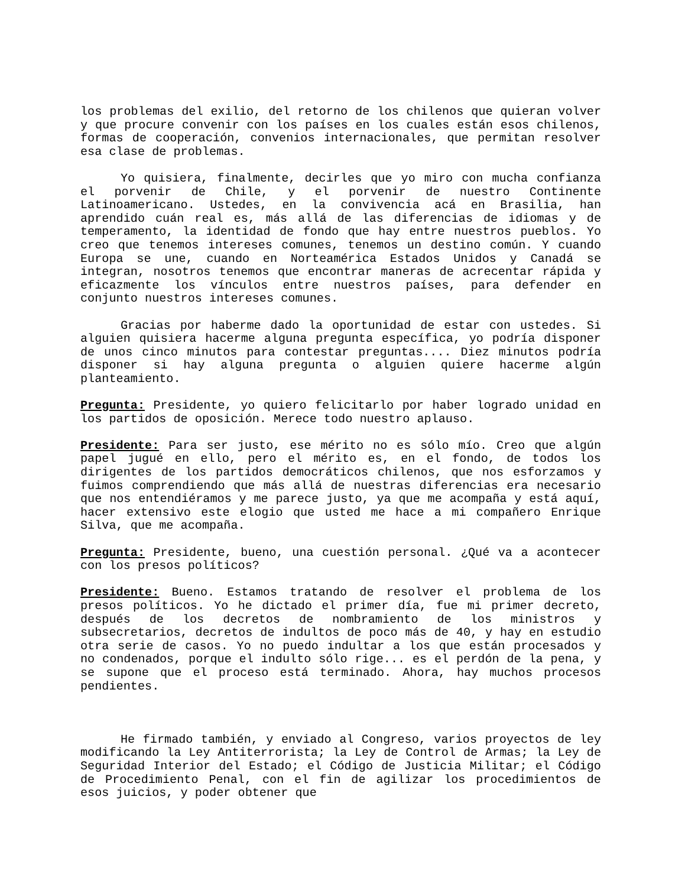los problemas del exilio, del retorno de los chilenos que quieran volver y que procure convenir con los países en los cuales están esos chilenos, formas de cooperación, convenios internacionales, que permitan resolver esa clase de problemas.
Yo quisiera, finalmente, decirles que yo miro con mucha confianza el porvenir de Chile, y el porvenir de nuestro Continente Latinoamericano. Ustedes, en la convivencia acá en Brasilia, han aprendido cuán real es, más allá de las diferencias de idiomas y de temperamento, la identidad de fondo que hay entre nuestros pueblos. Yo creo que tenemos intereses comunes, tenemos un destino común. Y cuando Europa se une, cuando en Norteamérica Estados Unidos y Canadá se integran, nosotros tenemos que encontrar maneras de acrecentar rápida y eficazmente los vínculos entre nuestros países, para defender en conjunto nuestros intereses comunes.
Gracias por haberme dado la oportunidad de estar con ustedes. Si alguien quisiera hacerme alguna pregunta específica, yo podría disponer de unos cinco minutos para contestar preguntas.... Diez minutos podría disponer si hay alguna pregunta o alguien quiere hacerme algún planteamiento.
Pregunta: Presidente, yo quiero felicitarlo por haber logrado unidad en los partidos de oposición. Merece todo nuestro aplauso.
Presidente: Para ser justo, ese mérito no es sólo mío. Creo que algún papel jugué en ello, pero el mérito es, en el fondo, de todos los dirigentes de los partidos democráticos chilenos, que nos esforzamos y fuimos comprendiendo que más allá de nuestras diferencias era necesario que nos entendiéramos y me parece justo, ya que me acompaña y está aquí, hacer extensivo este elogio que usted me hace a mi compañero Enrique Silva, que me acompaña.
Pregunta: Presidente, bueno, una cuestión personal. ¿Qué va a acontecer con los presos políticos?
Presidente: Bueno. Estamos tratando de resolver el problema de los presos políticos. Yo he dictado el primer día, fue mi primer decreto, después de los decretos de nombramiento de los ministros y subsecretarios, decretos de indultos de poco más de 40, y hay en estudio otra serie de casos. Yo no puedo indultar a los que están procesados y no condenados, porque el indulto sólo rige... es el perdón de la pena, y se supone que el proceso está terminado. Ahora, hay muchos procesos pendientes.
He firmado también, y enviado al Congreso, varios proyectos de ley modificando la Ley Antiterrorista; la Ley de Control de Armas; la Ley de Seguridad Interior del Estado; el Código de Justicia Militar; el Código de Procedimiento Penal, con el fin de agilizar los procedimientos de esos juicios, y poder obtener que